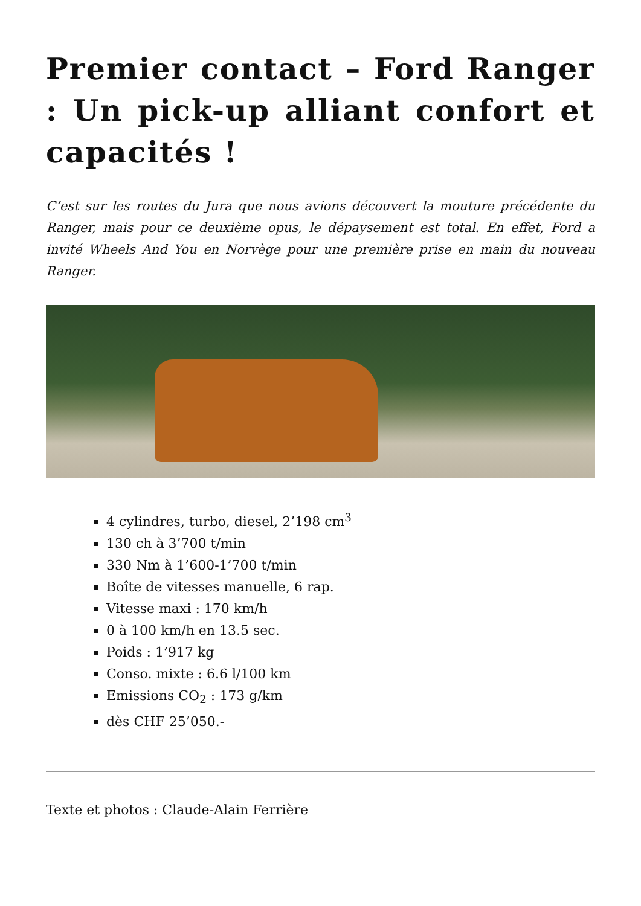Premier contact – Ford Ranger : Un pick-up alliant confort et capacités !
C’est sur les routes du Jura que nous avions découvert la mouture précédente du Ranger, mais pour ce deuxième opus, le dépaysement est total. En effet, Ford a invité Wheels And You en Norvège pour une première prise en main du nouveau Ranger.
4 cylindres, turbo, diesel, 2’198 cm<sup>3</sup>
130 ch à 3’700 t/min
330 Nm à 1’600-1’700 t/min
Boîte de vitesses manuelle, 6 rap.
Vitesse maxi : 170 km/h
0 à 100 km/h en 13.5 sec.
Poids : 1’917 kg
Conso. mixte : 6.6 l/100 km
Emissions CO<sub>2</sub> : 173 g/km
dès CHF 25’050.-
Texte et photos : Claude-Alain Ferrière